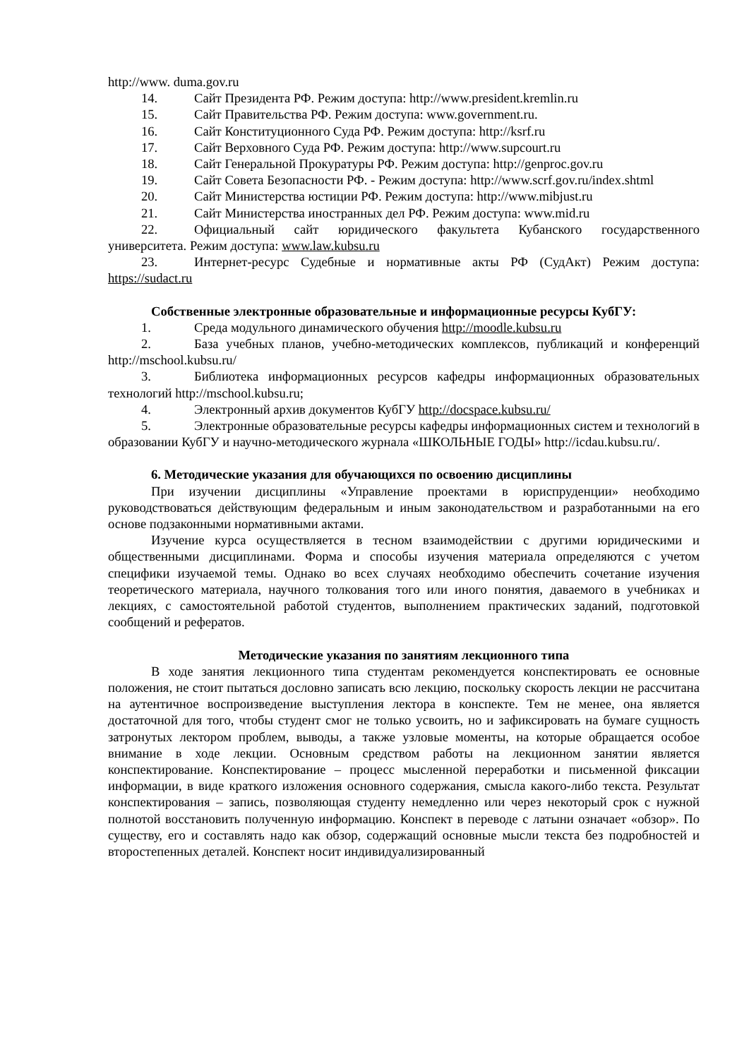http://www. duma.gov.ru
14. Сайт Президента РФ. Режим доступа: http://www.president.kremlin.ru
15. Сайт Правительства РФ. Режим доступа: www.government.ru.
16. Сайт Конституционного Суда РФ. Режим доступа: http://ksrf.ru
17. Сайт Верховного Суда РФ. Режим доступа: http://www.supcourt.ru
18. Сайт Генеральной Прокуратуры РФ. Режим доступа: http://genproc.gov.ru
19. Сайт Совета Безопасности РФ. - Режим доступа: http://www.scrf.gov.ru/index.shtml
20. Сайт Министерства юстиции РФ. Режим доступа: http://www.mibjust.ru
21. Сайт Министерства иностранных дел РФ. Режим доступа: www.mid.ru
22. Официальный сайт юридического факультета Кубанского государственного университета. Режим доступа: www.law.kubsu.ru
23. Интернет-ресурс Судебные и нормативные акты РФ (СудАкт) Режим доступа: https://sudact.ru
Собственные электронные образовательные и информационные ресурсы КубГУ:
1. Среда модульного динамического обучения http://moodle.kubsu.ru
2. База учебных планов, учебно-методических комплексов, публикаций и конференций http://mschool.kubsu.ru/
3. Библиотека информационных ресурсов кафедры информационных образовательных технологий http://mschool.kubsu.ru;
4. Электронный архив документов КубГУ http://docspace.kubsu.ru/
5. Электронные образовательные ресурсы кафедры информационных систем и технологий в образовании КубГУ и научно-методического журнала «ШКОЛЬНЫЕ ГОДЫ» http://icdau.kubsu.ru/.
6. Методические указания для обучающихся по освоению дисциплины
При изучении дисциплины «Управление проектами в юриспруденции» необходимо руководствоваться действующим федеральным и иным законодательством и разработанными на его основе подзаконными нормативными актами.
Изучение курса осуществляется в тесном взаимодействии с другими юридическими и общественными дисциплинами. Форма и способы изучения материала определяются с учетом специфики изучаемой темы. Однако во всех случаях необходимо обеспечить сочетание изучения теоретического материала, научного толкования того или иного понятия, даваемого в учебниках и лекциях, с самостоятельной работой студентов, выполнением практических заданий, подготовкой сообщений и рефератов.
Методические указания по занятиям лекционного типа
В ходе занятия лекционного типа студентам рекомендуется конспектировать ее основные положения, не стоит пытаться дословно записать всю лекцию, поскольку скорость лекции не рассчитана на аутентичное воспроизведение выступления лектора в конспекте. Тем не менее, она является достаточной для того, чтобы студент смог не только усвоить, но и зафиксировать на бумаге сущность затронутых лектором проблем, выводы, а также узловые моменты, на которые обращается особое внимание в ходе лекции. Основным средством работы на лекционном занятии является конспектирование. Конспектирование – процесс мысленной переработки и письменной фиксации информации, в виде краткого изложения основного содержания, смысла какого-либо текста. Результат конспектирования – запись, позволяющая студенту немедленно или через некоторый срок с нужной полнотой восстановить полученную информацию. Конспект в переводе с латыни означает «обзор». По существу, его и составлять надо как обзор, содержащий основные мысли текста без подробностей и второстепенных деталей. Конспект носит индивидуализированный